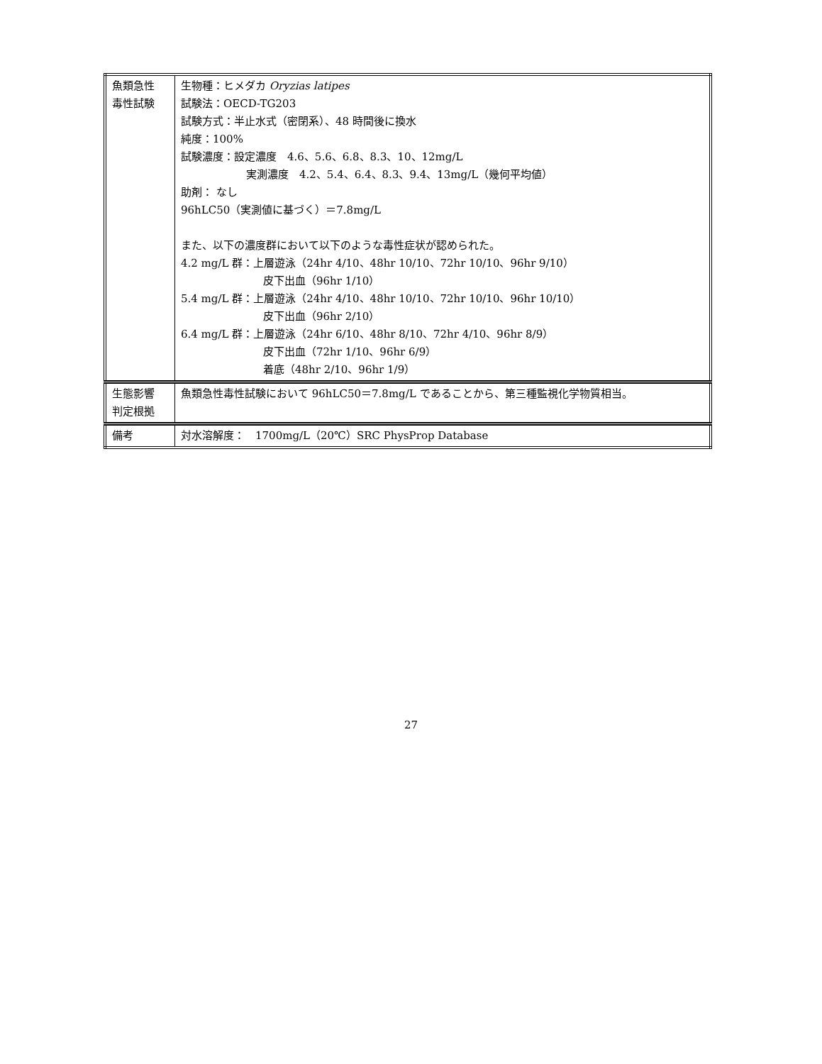| 魚類急性 毒性試験 | 生物種：ヒメダカ Oryzias latipes 試験法：OECD-TG203 試験方式：半止水式（密閉系）、48 時間後に換水 純度：100% 試験濃度：設定濃度 4.6、5.6、6.8、8.3、10、12mg/L 実測濃度 4.2、5.4、6.4、8.3、9.4、13mg/L（幾何平均値） 助剤： なし 96hLC50（実測値に基づく）＝7.8mg/L また、以下の濃度群において以下のような毒性症状が認められた。 4.2 mg/L 群：上層遊泳（24hr 4/10、48hr 10/10、72hr 10/10、96hr 9/10） 皮下出血（96hr 1/10） 5.4 mg/L 群：上層遊泳（24hr 4/10、48hr 10/10、72hr 10/10、96hr 10/10） 皮下出血（96hr 2/10） 6.4 mg/L 群：上層遊泳（24hr 6/10、48hr 8/10、72hr 4/10、96hr 8/9） 皮下出血（72hr 1/10、96hr 6/9） 着底（48hr 2/10、96hr 1/9） |
| 生態影響 判定根拠 | 魚類急性毒性試験において 96hLC50＝7.8mg/L であることから、第三種監視化学物質相当。 |
| 備考 | 対水溶解度： 1700mg/L（20℃）SRC PhysProp Database |
27